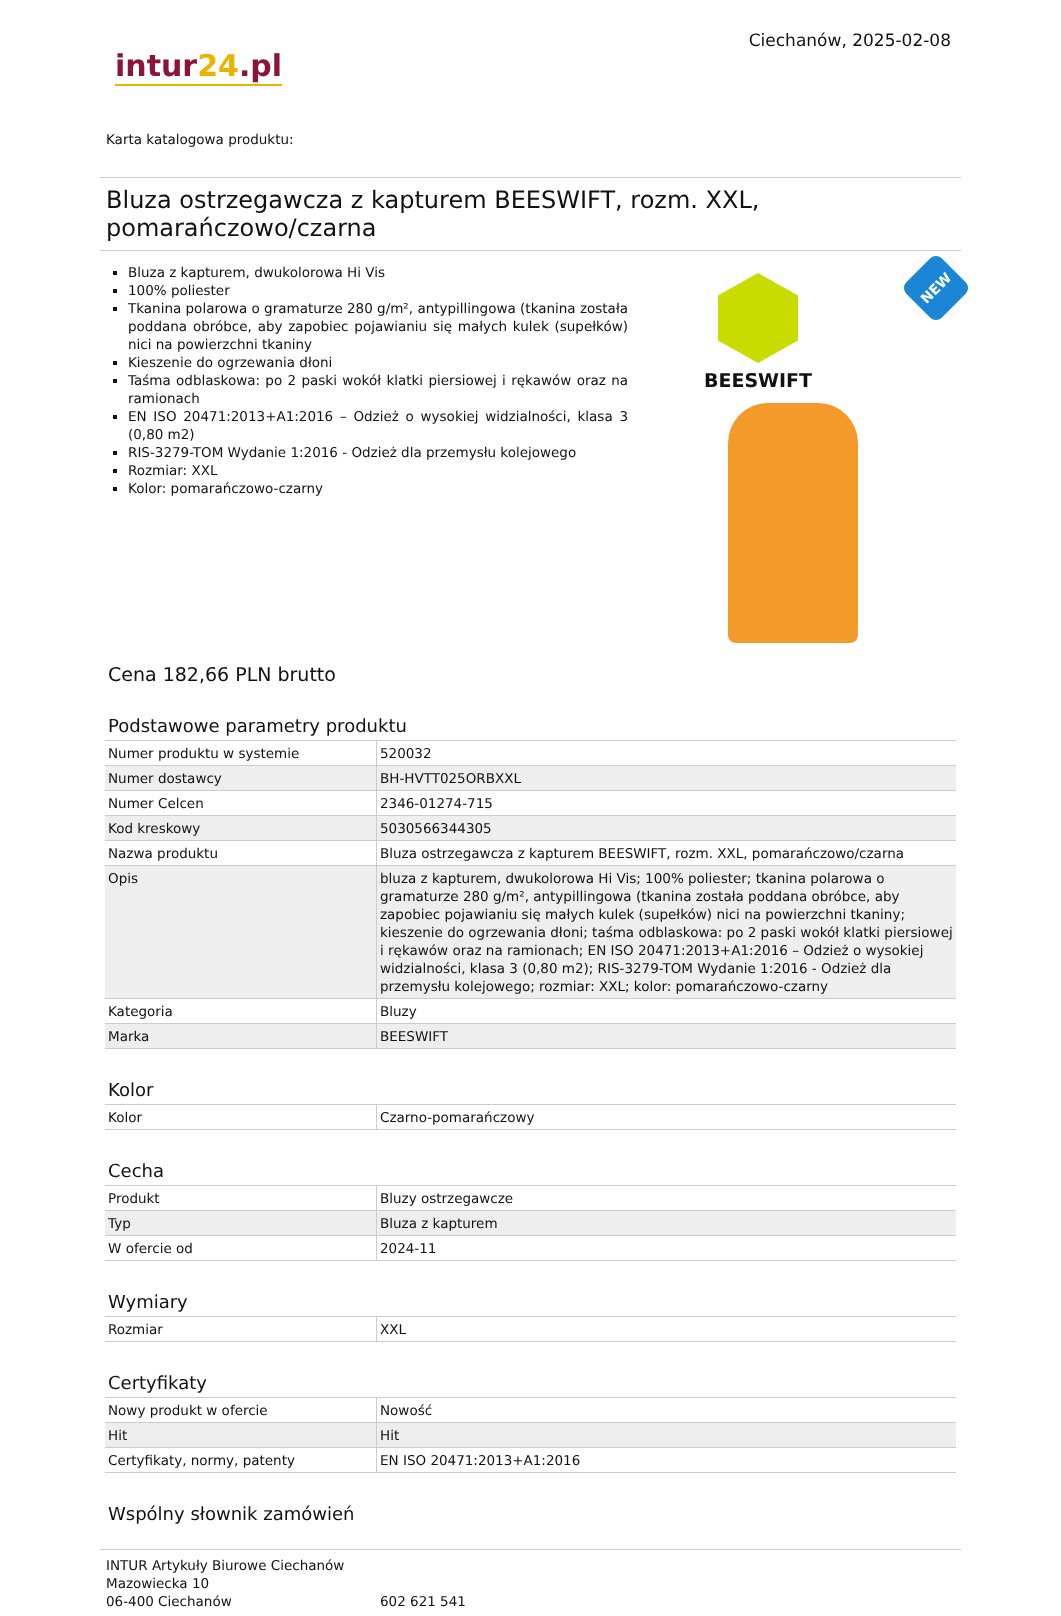intur24.pl
Ciechanów, 2025-02-08
Karta katalogowa produktu:
Bluza ostrzegawcza z kapturem BEESWIFT, rozm. XXL, pomarańczowo/czarna
Bluza z kapturem, dwukolorowa Hi Vis
100% poliester
Tkanina polarowa o gramaturze 280 g/m², antypillingowa (tkanina została poddana obróbce, aby zapobiec pojawianiu się małych kulek (supełków) nici na powierzchni tkaniny
Kieszenie do ogrzewania dłoni
Taśma odblaskowa: po 2 paski wokół klatki piersiowej i rękawów oraz na ramionach
EN ISO 20471:2013+A1:2016 – Odzież o wysokiej widzialności, klasa 3 (0,80 m2)
RIS-3279-TOM Wydanie 1:2016 - Odzież dla przemysłu kolejowego
Rozmiar: XXL
Kolor: pomarańczowo-czarny
BEESWIFT
NEW
Cena 182,66 PLN brutto
Podstawowe parametry produktu
| Numer produktu w systemie | 520032 |
| Numer dostawcy | BH-HVTT025ORBXXL |
| Numer Celcen | 2346-01274-715 |
| Kod kreskowy | 5030566344305 |
| Nazwa produktu | Bluza ostrzegawcza z kapturem BEESWIFT, rozm. XXL, pomarańczowo/czarna |
| Opis | bluza z kapturem, dwukolorowa Hi Vis; 100% poliester; tkanina polarowa o gramaturze 280 g/m², antypillingowa (tkanina została poddana obróbce, aby zapobiec pojawianiu się małych kulek (supełków) nici na powierzchni tkaniny; kieszenie do ogrzewania dłoni; taśma odblaskowa: po 2 paski wokół klatki piersiowej i rękawów oraz na ramionach; EN ISO 20471:2013+A1:2016 – Odzież o wysokiej widzialności, klasa 3 (0,80 m2); RIS-3279-TOM Wydanie 1:2016 - Odzież dla przemysłu kolejowego; rozmiar: XXL; kolor: pomarańczowo-czarny |
| Kategoria | Bluzy |
| Marka | BEESWIFT |
Kolor
| Kolor | Czarno-pomarańczowy |
Cecha
| Produkt | Bluzy ostrzegawcze |
| Typ | Bluza z kapturem |
| W ofercie od | 2024-11 |
Wymiary
| Rozmiar | XXL |
Certyfikaty
| Nowy produkt w ofercie | Nowość |
| Hit | Hit |
| Certyfikaty, normy, patenty | EN ISO 20471:2013+A1:2016 |
Wspólny słownik zamówień
INTUR Artykuły Biurowe Ciechanów
Mazowiecka 10
06-400 Ciechanów
602 621 541